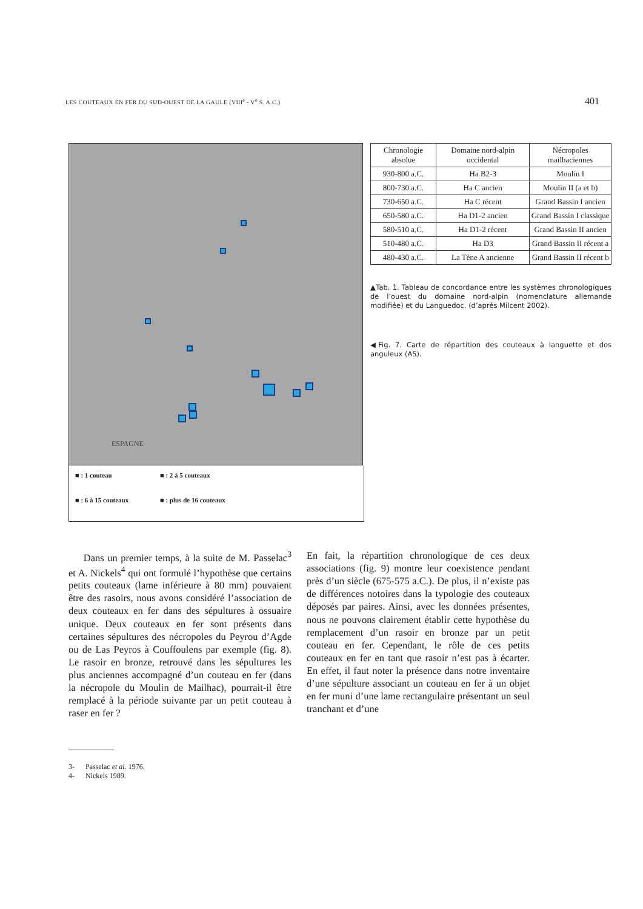LES COUTEAUX EN FER DU SUD-OUEST DE LA GAULE (VIII<sup>e</sup> - V<sup>e</sup> S. A.C.) 401
ESPAGNE
■ : 1 couteau ■ : 2 à 5 couteaux ■ : 6 à 15 couteaux ■ : plus de 16 couteaux
| Chronologie absolue | Domaine nord-alpin occidental | Nécropoles mailhaciennes |
| --- | --- | --- |
| 930-800 a.C. | Ha B2-3 | Moulin I |
| 800-730 a.C. | Ha C ancien | Moulin II (a et b) |
| 730-650 a.C. | Ha C récent | Grand Bassin I ancien |
| 650-580 a.C. | Ha D1-2 ancien | Grand Bassin I classique |
| 580-510 a.C. | Ha D1-2 récent | Grand Bassin II ancien |
| 510-480 a.C. | Ha D3 | Grand Bassin II récent a |
| 480-430 a.C. | La Tène A ancienne | Grand Bassin II récent b |
▲Tab. 1. Tableau de concordance entre les systèmes chronologiques de l’ouest du domaine nord-alpin (nomenclature allemande modifiée) et du Languedoc. (d’après Milcent 2002).
◀Fig. 7. Carte de répartition des couteaux à languette et dos anguleux (A5).
  Dans un premier temps, à la suite de M. Passelac<sup>3</sup> et A. Nickels<sup>4</sup> qui ont formulé l’hypothèse que certains petits couteaux (lame inférieure à 80 mm) pouvaient être des rasoirs, nous avons considéré l’association de deux couteaux en fer dans des sépultures à ossuaire unique. Deux couteaux en fer sont présents dans certaines sépultures des nécropoles du Peyrou d’Agde ou de Las Peyros à Couffoulens par exemple (fig. 8). Le rasoir en bronze, retrouvé dans les sépultures les plus anciennes accompagné d’un couteau en fer (dans la nécropole du Moulin de Mailhac), pourrait-il être remplacé à la période suivante par un petit couteau à raser en fer ?
En fait, la répartition chronologique de ces deux associations (fig. 9) montre leur coexistence pendant près d’un siècle (675-575 a.C.). De plus, il n’existe pas de différences notoires dans la typologie des couteaux déposés par paires. Ainsi, avec les données présentes, nous ne pouvons clairement établir cette hypothèse du remplacement d’un rasoir en bronze par un petit couteau en fer. Cependant, le rôle de ces petits couteaux en fer en tant que rasoir n’est pas à écarter. En effet, il faut noter la présence dans notre inventaire d’une sépulture associant un couteau en fer à un objet en fer muni d’une lame rectangulaire présentant un seul tranchant et d’une
3-  Passelac et al. 1976.
4-  Nickels 1989.